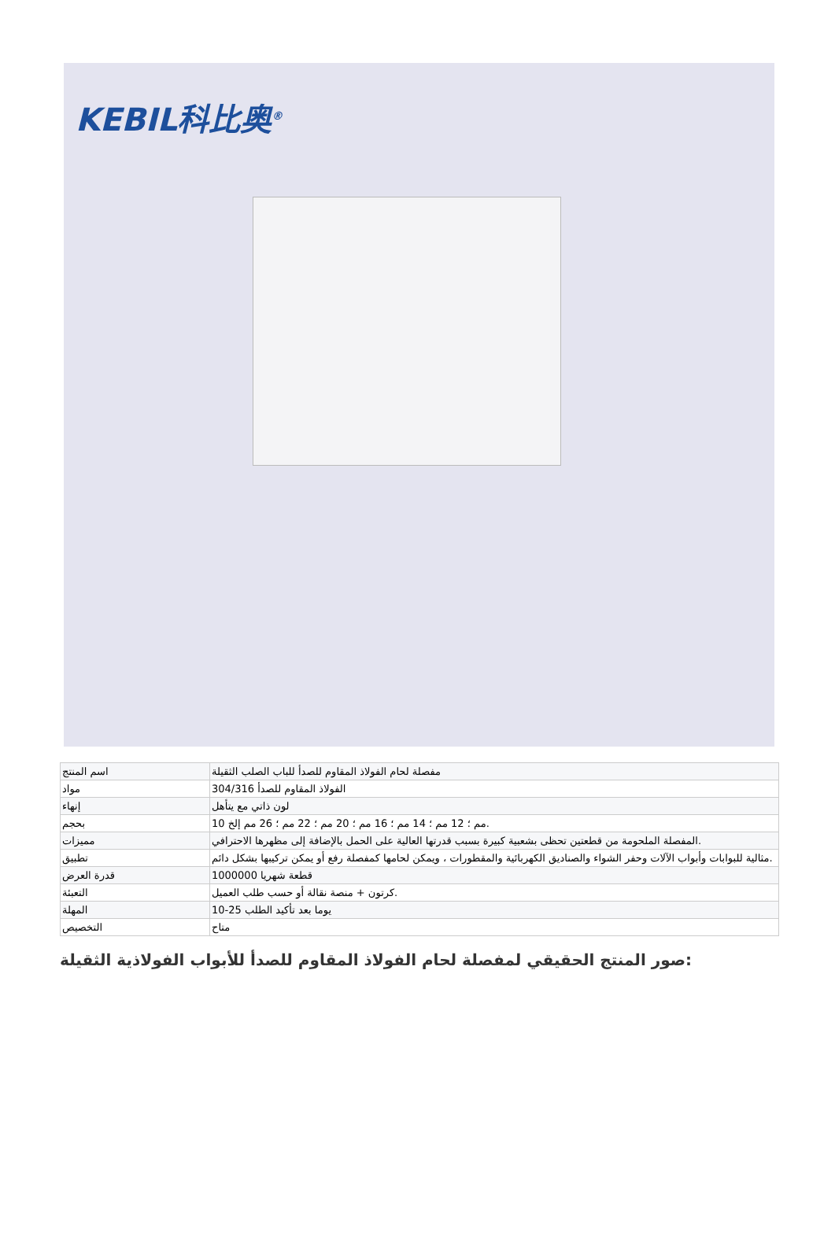KEBIL科比奥<sup>®</sup>
| اسم المنتج | مفصلة لحام الفولاذ المقاوم للصدأ للباب الصلب الثقيلة |
| مواد | الفولاذ المقاوم للصدأ 304/316 |
| إنهاء | لون ذاتي مع يتأهل |
| بحجم | 10 مم ؛ 12 مم ؛ 14 مم ؛ 16 مم ؛ 20 مم ؛ 22 مم ؛ 26 مم إلخ. |
| مميزات | المفصلة الملحومة من قطعتين تحظى بشعبية كبيرة بسبب قدرتها العالية على الحمل بالإضافة إلى مظهرها الاحترافي. |
| تطبيق | مثالية للبوابات وأبواب الآلات وحفر الشواء والصناديق الكهربائية والمقطورات ، ويمكن لحامها كمفصلة رفع أو يمكن تركيبها بشكل دائم. |
| قدرة العرض | 1000000 قطعة شهريا |
| التعبئة | كرتون + منصة نقالة أو حسب طلب العميل. |
| المهلة | 10-25 يوما بعد تأكيد الطلب |
| التخصيص | متاح |
صور المنتج الحقيقي لمفصلة لحام الفولاذ المقاوم للصدأ للأبواب الفولاذية الثقيلة: